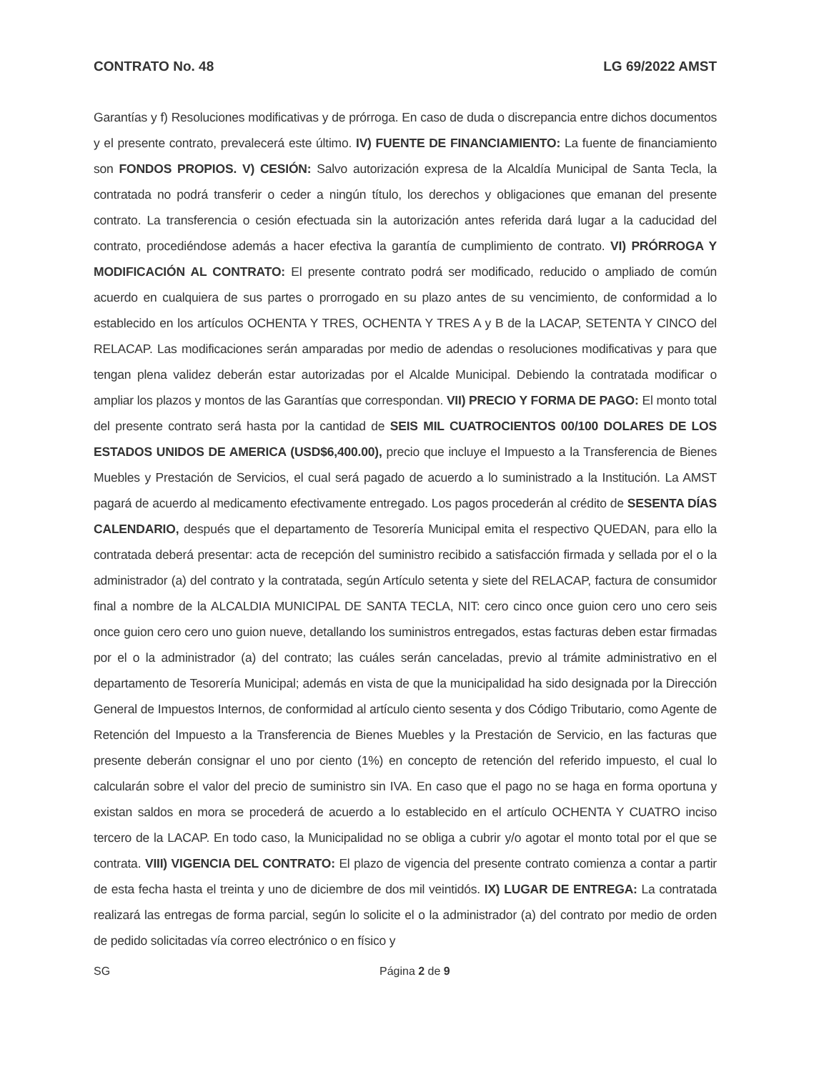CONTRATO No. 48 LG 69/2022 AMST
Garantías y f) Resoluciones modificativas y de prórroga. En caso de duda o discrepancia entre dichos documentos y el presente contrato, prevalecerá este último. IV) FUENTE DE FINANCIAMIENTO: La fuente de financiamiento son FONDOS PROPIOS. V) CESIÓN: Salvo autorización expresa de la Alcaldía Municipal de Santa Tecla, la contratada no podrá transferir o ceder a ningún título, los derechos y obligaciones que emanan del presente contrato. La transferencia o cesión efectuada sin la autorización antes referida dará lugar a la caducidad del contrato, procediéndose además a hacer efectiva la garantía de cumplimiento de contrato. VI) PRÓRROGA Y MODIFICACIÓN AL CONTRATO: El presente contrato podrá ser modificado, reducido o ampliado de común acuerdo en cualquiera de sus partes o prorrogado en su plazo antes de su vencimiento, de conformidad a lo establecido en los artículos OCHENTA Y TRES, OCHENTA Y TRES A y B de la LACAP, SETENTA Y CINCO del RELACAP. Las modificaciones serán amparadas por medio de adendas o resoluciones modificativas y para que tengan plena validez deberán estar autorizadas por el Alcalde Municipal. Debiendo la contratada modificar o ampliar los plazos y montos de las Garantías que correspondan. VII) PRECIO Y FORMA DE PAGO: El monto total del presente contrato será hasta por la cantidad de SEIS MIL CUATROCIENTOS 00/100 DOLARES DE LOS ESTADOS UNIDOS DE AMERICA (USD$6,400.00), precio que incluye el Impuesto a la Transferencia de Bienes Muebles y Prestación de Servicios, el cual será pagado de acuerdo a lo suministrado a la Institución. La AMST pagará de acuerdo al medicamento efectivamente entregado. Los pagos procederán al crédito de SESENTA DÍAS CALENDARIO, después que el departamento de Tesorería Municipal emita el respectivo QUEDAN, para ello la contratada deberá presentar: acta de recepción del suministro recibido a satisfacción firmada y sellada por el o la administrador (a) del contrato y la contratada, según Artículo setenta y siete del RELACAP, factura de consumidor final a nombre de la ALCALDIA MUNICIPAL DE SANTA TECLA, NIT: cero cinco once guion cero uno cero seis once guion cero cero uno guion nueve, detallando los suministros entregados, estas facturas deben estar firmadas por el o la administrador (a) del contrato; las cuáles serán canceladas, previo al trámite administrativo en el departamento de Tesorería Municipal; además en vista de que la municipalidad ha sido designada por la Dirección General de Impuestos Internos, de conformidad al artículo ciento sesenta y dos Código Tributario, como Agente de Retención del Impuesto a la Transferencia de Bienes Muebles y la Prestación de Servicio, en las facturas que presente deberán consignar el uno por ciento (1%) en concepto de retención del referido impuesto, el cual lo calcularán sobre el valor del precio de suministro sin IVA. En caso que el pago no se haga en forma oportuna y existan saldos en mora se procederá de acuerdo a lo establecido en el artículo OCHENTA Y CUATRO inciso tercero de la LACAP. En todo caso, la Municipalidad no se obliga a cubrir y/o agotar el monto total por el que se contrata. VIII) VIGENCIA DEL CONTRATO: El plazo de vigencia del presente contrato comienza a contar a partir de esta fecha hasta el treinta y uno de diciembre de dos mil veintidós. IX) LUGAR DE ENTREGA: La contratada realizará las entregas de forma parcial, según lo solicite el o la administrador (a) del contrato por medio de orden de pedido solicitadas vía correo electrónico o en físico y
SG Página 2 de 9